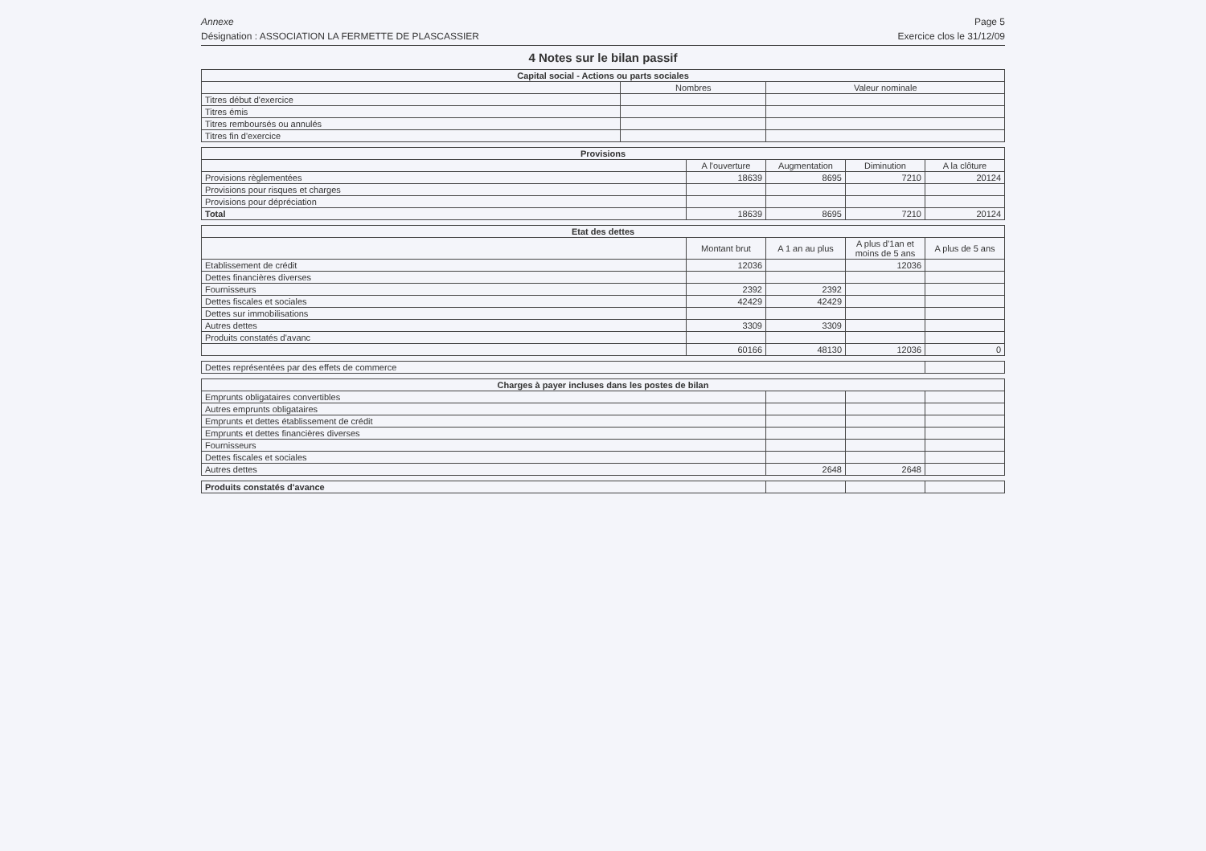Annexe Page 5
Désignation : ASSOCIATION LA FERMETTE DE PLASCASSIER Exercice clos le 31/12/09
4 Notes sur le bilan passif
| Capital social - Actions ou parts sociales | | |
| --- | --- | --- |
| | Nombres | Valeur nominale |
| Titres début d'exercice | | |
| Titres émis | | |
| Titres remboursés ou annulés | | |
| Titres fin d'exercice | | |
| Provisions | | | | |
| --- | --- | --- | --- | --- |
| | A l'ouverture | Augmentation | Diminution | A la clôture |
| Provisions règlementées | 18639 | 8695 | 7210 | 20124 |
| Provisions pour risques et charges | | | | |
| Provisions pour dépréciation | | | | |
| Total | 18639 | 8695 | 7210 | 20124 |
| Etat des dettes | | | | |
| --- | --- | --- | --- | --- |
| | Montant brut | A 1 an au plus | A plus d'1an et moins de 5 ans | A plus de 5 ans |
| Etablissement de crédit | 12036 | | 12036 | |
| Dettes financières diverses | | | | |
| Fournisseurs | 2392 | 2392 | | |
| Dettes fiscales et sociales | 42429 | 42429 | | |
| Dettes sur immobilisations | | | | |
| Autres dettes | 3309 | 3309 | | |
| Produits constatés d'avanc | | | | |
| | 60166 | 48130 | 12036 | 0 |
| Dettes représentées par des effets de commerce | |
| Charges à payer incluses dans les postes de bilan | | | |
| --- | --- | --- | --- |
| Emprunts obligataires convertibles | | | |
| Autres emprunts obligataires | | | |
| Emprunts et dettes établissement de crédit | | | |
| Emprunts et dettes financières diverses | | | |
| Fournisseurs | | | |
| Dettes fiscales et sociales | | | |
| Autres dettes | 2648 | 2648 | |
| Produits constatés d'avance | | | |